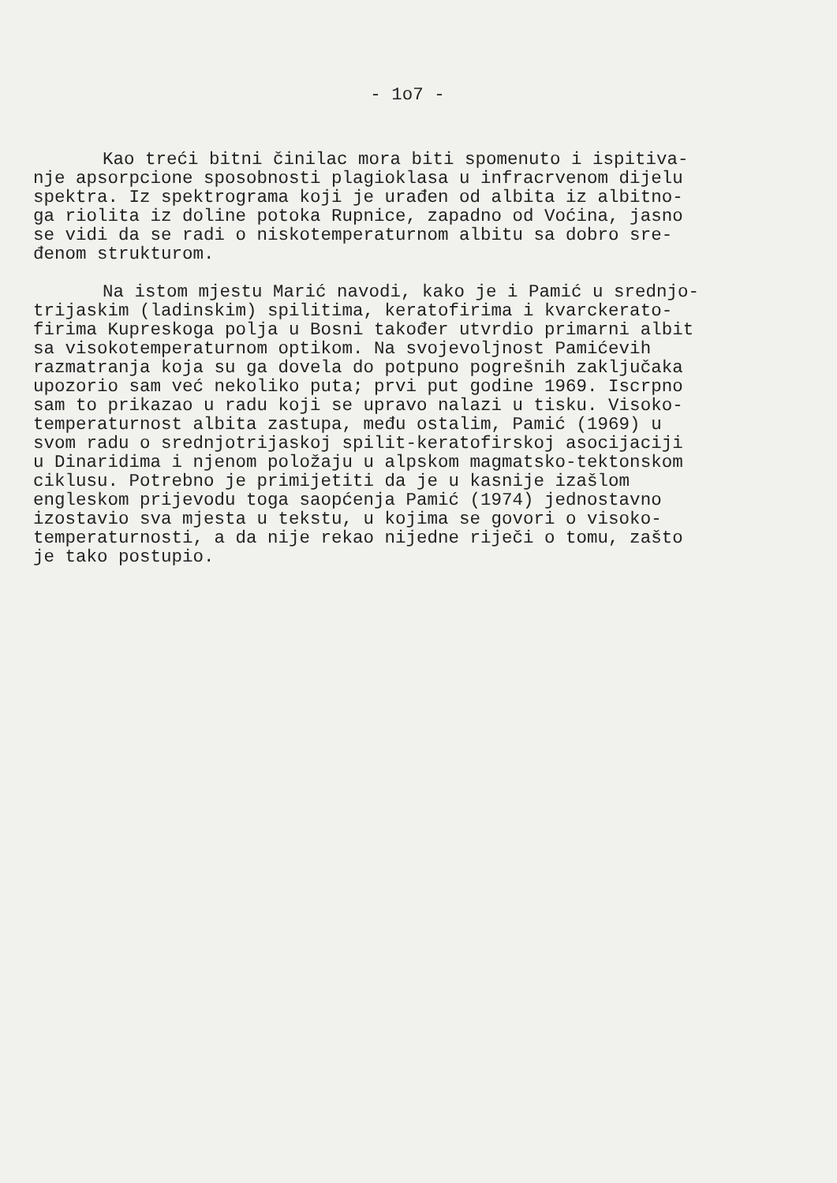- 1o7 -
Kao treći bitni činilac mora biti spomenuto i ispitiva- nje apsorpcione sposobnosti plagioklasa u infracrvenom dijelu spektra. Iz spektrograma koji je urađen od albita iz albitno- ga riolita iz doline potoka Rupnice, zapadno od Voćina, jasno se vidi da se radi o niskotemperaturnom albitu sa dobro sre- đenom strukturom.
Na istom mjestu Marić navodi, kako je i Pamić u srednjo- trijaskim (ladinskim) spilitima, keratofirima i kvarckerato- firima Kupreskoga polja u Bosni također utvrdio primarni albit sa visokotemperaturnom optikom. Na svojevoljnost Pamićevih razmatranja koja su ga dovela do potpuno pogrešnih zaključaka upozorio sam već nekoliko puta; prvi put godine 1969. Iscrpno sam to prikazao u radu koji se upravo nalazi u tisku. Visoko- temperaturnost albita zastupa, među ostalim, Pamić (1969) u svom radu o srednjotrijaskoj spilit-keratofirskoj asocijaciji u Dinaridima i njenom položaju u alpskom magmatsko-tektonskom ciklusu. Potrebno je primijetiti da je u kasnije izašlom engleskom prijevodu toga saopćenja Pamić (1974) jednostavno izostavio sva mjesta u tekstu, u kojima se govori o visoko- temperaturnosti, a da nije rekao nijedne riječi o tomu, zašto je tako postupio.